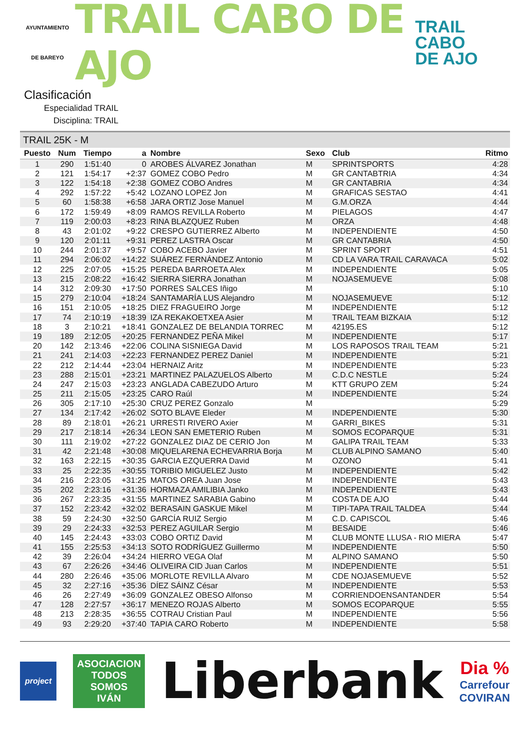AYUNTAMIENTO
DE BAREYO
TRAIL CABO DE AJO
TRAIL
CABO
DE AJO
Clasificación
Especialidad TRAIL
Disciplina: TRAIL
TRAIL 25K - M
| Puesto | Num | Tiempo | a | Nombre | Sexo | Club | Ritmo |
| --- | --- | --- | --- | --- | --- | --- | --- |
| 1 | 290 | 1:51:40 | 0 | AROBES ÁLVAREZ Jonathan | M | SPRINTSPORTS | 4:28 |
| 2 | 121 | 1:54:17 | +2:37 | GOMEZ COBO Pedro | M | GR CANTABTRIA | 4:34 |
| 3 | 122 | 1:54:18 | +2:38 | GOMEZ COBO Andres | M | GR CANTABRIA | 4:34 |
| 4 | 292 | 1:57:22 | +5:42 | LOZANO LOPEZ Jon | M | GRAFICAS SESTAO | 4:41 |
| 5 | 60 | 1:58:38 | +6:58 | JARA ORTIZ Jose Manuel | M | G.M.ORZA | 4:44 |
| 6 | 172 | 1:59:49 | +8:09 | RAMOS REVILLA Roberto | M | PIELAGOS | 4:47 |
| 7 | 119 | 2:00:03 | +8:23 | RINA BLAZQUEZ Ruben | M | ORZA | 4:48 |
| 8 | 43 | 2:01:02 | +9:22 | CRESPO GUTIERREZ Alberto | M | INDEPENDIENTE | 4:50 |
| 9 | 120 | 2:01:11 | +9:31 | PEREZ LASTRA Oscar | M | GR CANTABRIA | 4:50 |
| 10 | 244 | 2:01:37 | +9:57 | COBO ACEBO Javier | M | SPRINT SPORT | 4:51 |
| 11 | 294 | 2:06:02 | +14:22 | SUÁREZ FERNÁNDEZ Antonio | M | CD LA VARA TRAIL CARAVACA | 5:02 |
| 12 | 225 | 2:07:05 | +15:25 | PEREDA BARROETA Alex | M | INDEPENDIENTE | 5:05 |
| 13 | 215 | 2:08:22 | +16:42 | SIERRA SIERRA Jonathan | M | NOJASEMUEVE | 5:08 |
| 14 | 312 | 2:09:30 | +17:50 | PORRES SALCES Iñigo | M | | 5:10 |
| 15 | 279 | 2:10:04 | +18:24 | SANTAMARÍA LUS Alejandro | M | NOJASEMUEVE | 5:12 |
| 16 | 151 | 2:10:05 | +18:25 | DIEZ FRAGUEIRO Jorge | M | INDEPENDIENTE | 5:12 |
| 17 | 74 | 2:10:19 | +18:39 | IZA REKAKOETXEA Asier | M | TRAIL TEAM BIZKAIA | 5:12 |
| 18 | 3 | 2:10:21 | +18:41 | GONZALEZ DE BELANDIA TORREC | M | 42195.ES | 5:12 |
| 19 | 189 | 2:12:05 | +20:25 | FERNANDEZ PEÑA Mikel | M | INDEPENDIENTE | 5:17 |
| 20 | 142 | 2:13:46 | +22:06 | COLINA SISNIEGA David | M | LOS RAPOSOS TRAIL TEAM | 5:21 |
| 21 | 241 | 2:14:03 | +22:23 | FERNANDEZ PEREZ Daniel | M | INDEPENDIENTE | 5:21 |
| 22 | 212 | 2:14:44 | +23:04 | HERNAIZ Aritz | M | INDEPENDIENTE | 5:23 |
| 23 | 288 | 2:15:01 | +23:21 | MARTINEZ PALAZUELOS Alberto | M | C.D.C NESTLE | 5:24 |
| 24 | 247 | 2:15:03 | +23:23 | ANGLADA CABEZUDO Arturo | M | KTT GRUPO ZEM | 5:24 |
| 25 | 211 | 2:15:05 | +23:25 | CARO Raúl | M | INDEPENDIENTE | 5:24 |
| 26 | 305 | 2:17:10 | +25:30 | CRUZ PEREZ Gonzalo | M | | 5:29 |
| 27 | 134 | 2:17:42 | +26:02 | SOTO BLAVE Eleder | M | INDEPENDIENTE | 5:30 |
| 28 | 89 | 2:18:01 | +26:21 | URRESTI RIVERO Axier | M | GARRI_BIKES | 5:31 |
| 29 | 217 | 2:18:14 | +26:34 | LEON SAN EMETERIO Ruben | M | SOMOS ECOPARQUE | 5:31 |
| 30 | 111 | 2:19:02 | +27:22 | GONZALEZ DIAZ DE CERIO Jon | M | GALIPA TRAIL TEAM | 5:33 |
| 31 | 42 | 2:21:48 | +30:08 | MIQUELARENA ECHEVARRIA Borja | M | CLUB ALPINO SAMANO | 5:40 |
| 32 | 163 | 2:22:15 | +30:35 | GARCIA EZQUERRA David | M | OZONO | 5:41 |
| 33 | 25 | 2:22:35 | +30:55 | TORIBIO MIGUELEZ Justo | M | INDEPENDIENTE | 5:42 |
| 34 | 216 | 2:23:05 | +31:25 | MATOS OREA Juan Jose | M | INDEPENDIENTE | 5:43 |
| 35 | 202 | 2:23:16 | +31:36 | HORMAZA AMILIBIA Janko | M | INDEPENDIENTE | 5:43 |
| 36 | 267 | 2:23:35 | +31:55 | MARTINEZ SARABIA Gabino | M | COSTA DE AJO | 5:44 |
| 37 | 152 | 2:23:42 | +32:02 | BERASAIN GASKUE Mikel | M | TIPI-TAPA TRAIL TALDEA | 5:44 |
| 38 | 59 | 2:24:30 | +32:50 | GARCÍA RUIZ Sergio | M | C.D. CAPISCOL | 5:46 |
| 39 | 29 | 2:24:33 | +32:53 | PEREZ AGUILAR Sergio | M | BESAIDE | 5:46 |
| 40 | 145 | 2:24:43 | +33:03 | COBO ORTIZ David | M | CLUB MONTE LLUSA - RIO MIERA | 5:47 |
| 41 | 155 | 2:25:53 | +34:13 | SOTO RODRÍGUEZ Guillermo | M | INDEPENDIENTE | 5:50 |
| 42 | 39 | 2:26:04 | +34:24 | HIERRO VEGA Olaf | M | ALPINO SAMANO | 5:50 |
| 43 | 67 | 2:26:26 | +34:46 | OLIVEIRA CID Juan Carlos | M | INDEPENDIENTE | 5:51 |
| 44 | 280 | 2:26:46 | +35:06 | MORLOTE REVILLA Alvaro | M | CDE NOJASEMUEVE | 5:52 |
| 45 | 32 | 2:27:16 | +35:36 | DÍEZ SÁINZ César | M | INDEPENDIENTE | 5:53 |
| 46 | 26 | 2:27:49 | +36:09 | GONZALEZ OBESO Alfonso | M | CORRIENDOENSANTANDER | 5:54 |
| 47 | 128 | 2:27:57 | +36:17 | MENEZO ROJAS Alberto | M | SOMOS ECOPARQUE | 5:55 |
| 48 | 213 | 2:28:35 | +36:55 | COTRAU Cristian Paul | M | INDEPENDIENTE | 5:56 |
| 49 | 93 | 2:29:20 | +37:40 | TAPIA CARO Roberto | M | INDEPENDIENTE | 5:58 |
project
ASOCIACION
TODOS
SOMOS
IVÁN
Liberbank
Dia %
Carrefour
COVIRAN